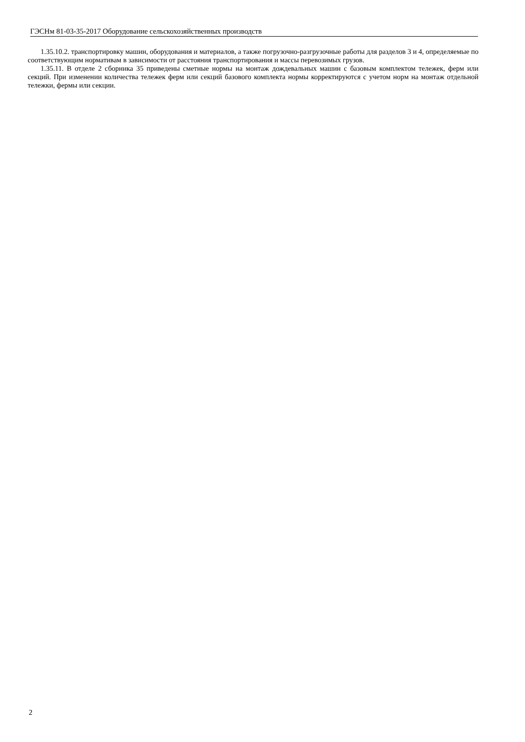ГЭСНм 81-03-35-2017 Оборудование сельскохозяйственных производств
1.35.10.2. транспортировку машин, оборудования и материалов, а также погрузочно-разгрузочные работы для разделов 3 и 4, определяемые по соответствующим нормативам в зависимости от расстояния транспортирования и массы перевозимых грузов.
1.35.11. В отделе 2 сборника 35 приведены сметные нормы на монтаж дождевальных машин с базовым комплектом тележек, ферм или секций. При изменении количества тележек ферм или секций базового комплекта нормы корректируются с учетом норм на монтаж отдельной тележки, фермы или секции.
2